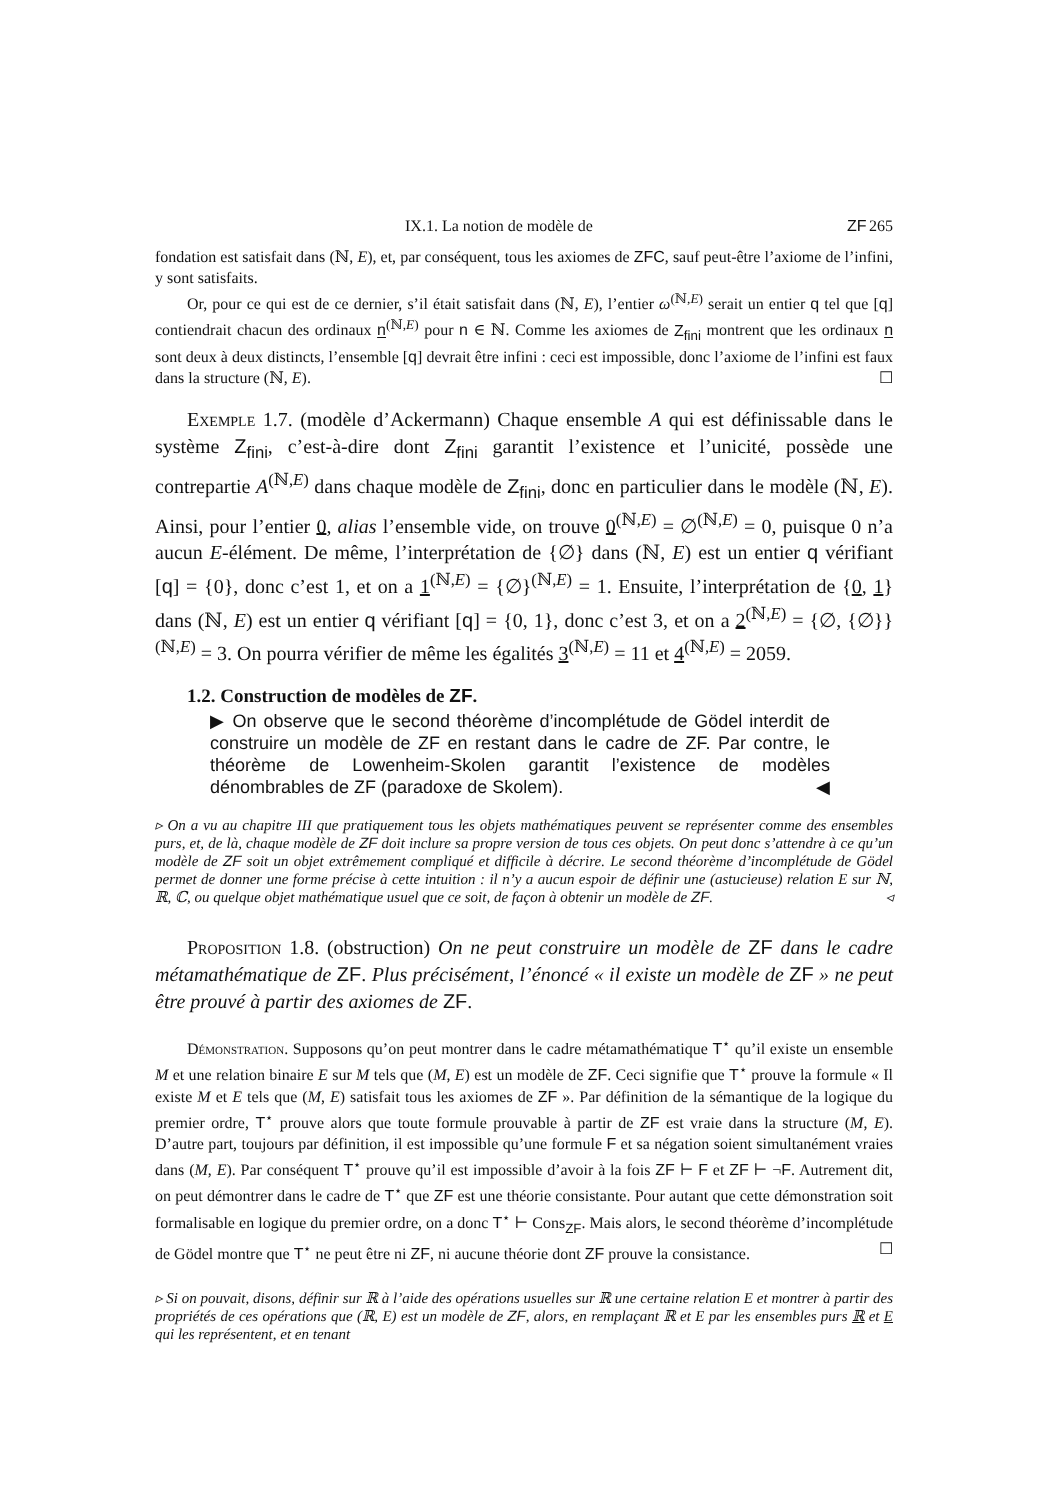IX.1. La notion de modèle de ZF 265
fondation est satisfait dans (ℕ, E), et, par conséquent, tous les axiomes de ZFC, sauf peut-être l’axiome de l’infini, y sont satisfaits.
Or, pour ce qui est de ce dernier, s’il était satisfait dans (ℕ, E), l’entier ω<sup>(ℕ,E)</sup> serait un entier q tel que [q] contiendrait chacun des ordinaux n<sup>(ℕ,E)</sup> pour n ∈ ℕ. Comme les axiomes de Z<sub>fini</sub> montrent que les ordinaux n sont deux à deux distincts, l’ensemble [q] devrait être infini : ceci est impossible, donc l’axiome de l’infini est faux dans la structure (ℕ, E). ☐
Exemple 1.7. (modèle d’Ackermann) Chaque ensemble A qui est définissable dans le système Z<sub>fini</sub>, c’est-à-dire dont Z<sub>fini</sub> garantit l’existence et l’unicité, possède une contrepartie A<sup>(ℕ,E)</sup> dans chaque modèle de Z<sub>fini</sub>, donc en particulier dans le modèle (ℕ, E). Ainsi, pour l’entier 0, alias l’ensemble vide, on trouve 0<sup>(ℕ,E)</sup> = ∅<sup>(ℕ,E)</sup> = 0, puisque 0 n’a aucun E-élément. De même, l’interprétation de {∅} dans (ℕ, E) est un entier q vérifiant [q] = {0}, donc c’est 1, et on a 1<sup>(ℕ,E)</sup> = {∅}<sup>(ℕ,E)</sup> = 1. Ensuite, l’interprétation de {0, 1} dans (ℕ, E) est un entier q vérifiant [q] = {0, 1}, donc c’est 3, et on a 2<sup>(ℕ,E)</sup> = {∅, {∅}}<sup>(ℕ,E)</sup> = 3. On pourra vérifier de même les égalités 3<sup>(ℕ,E)</sup> = 11 et 4<sup>(ℕ,E)</sup> = 2059.
1.2. Construction de modèles de ZF.
▶ On observe que le second théorème d’incomplétude de Gödel interdit de construire un modèle de ZF en restant dans le cadre de ZF. Par contre, le théorème de Lowenheim-Skolen garantit l’existence de modèles dénombrables de ZF (paradoxe de Skolem). ◀
▹ On a vu au chapitre III que pratiquement tous les objets mathématiques peuvent se représenter comme des ensembles purs, et, de là, chaque modèle de ZF doit inclure sa propre version de tous ces objets. On peut donc s’attendre à ce qu’un modèle de ZF soit un objet extrêmement compliqué et difficile à décrire. Le second théorème d’incomplétude de Gödel permet de donner une forme précise à cette intuition : il n’y a aucun espoir de définir une (astucieuse) relation E sur ℕ, ℝ, ℂ, ou quelque objet mathématique usuel que ce soit, de façon à obtenir un modèle de ZF. ◃
Proposition 1.8. (obstruction) On ne peut construire un modèle de ZF dans le cadre métamathématique de ZF. Plus précisément, l’énoncé « il existe un modèle de ZF » ne peut être prouvé à partir des axiomes de ZF.
Démonstration. Supposons qu’on peut montrer dans le cadre métamathématique T<sup>⋆</sup> qu’il existe un ensemble M et une relation binaire E sur M tels que (M, E) est un modèle de ZF. Ceci signifie que T<sup>⋆</sup> prouve la formule « Il existe M et E tels que (M, E) satisfait tous les axiomes de ZF ». Par définition de la sémantique de la logique du premier ordre, T<sup>⋆</sup> prouve alors que toute formule prouvable à partir de ZF est vraie dans la structure (M, E). D’autre part, toujours par définition, il est impossible qu’une formule F et sa négation soient simultanément vraies dans (M, E). Par conséquent T<sup>⋆</sup> prouve qu’il est impossible d’avoir à la fois ZF ⊢ F et ZF ⊢ ¬F. Autrement dit, on peut démontrer dans le cadre de T<sup>⋆</sup> que ZF est une théorie consistante. Pour autant que cette démonstration soit formalisable en logique du premier ordre, on a donc T<sup>⋆</sup> ⊢ Cons<sub>ZF</sub>. Mais alors, le second théorème d’incomplétude de Gödel montre que T<sup>⋆</sup> ne peut être ni ZF, ni aucune théorie dont ZF prouve la consistance. ☐
▹ Si on pouvait, disons, définir sur ℝ à l’aide des opérations usuelles sur ℝ une certaine relation E et montrer à partir des propriétés de ces opérations que (ℝ, E) est un modèle de ZF, alors, en remplaçant ℝ et E par les ensembles purs ℝ et E qui les représentent, et en tenant